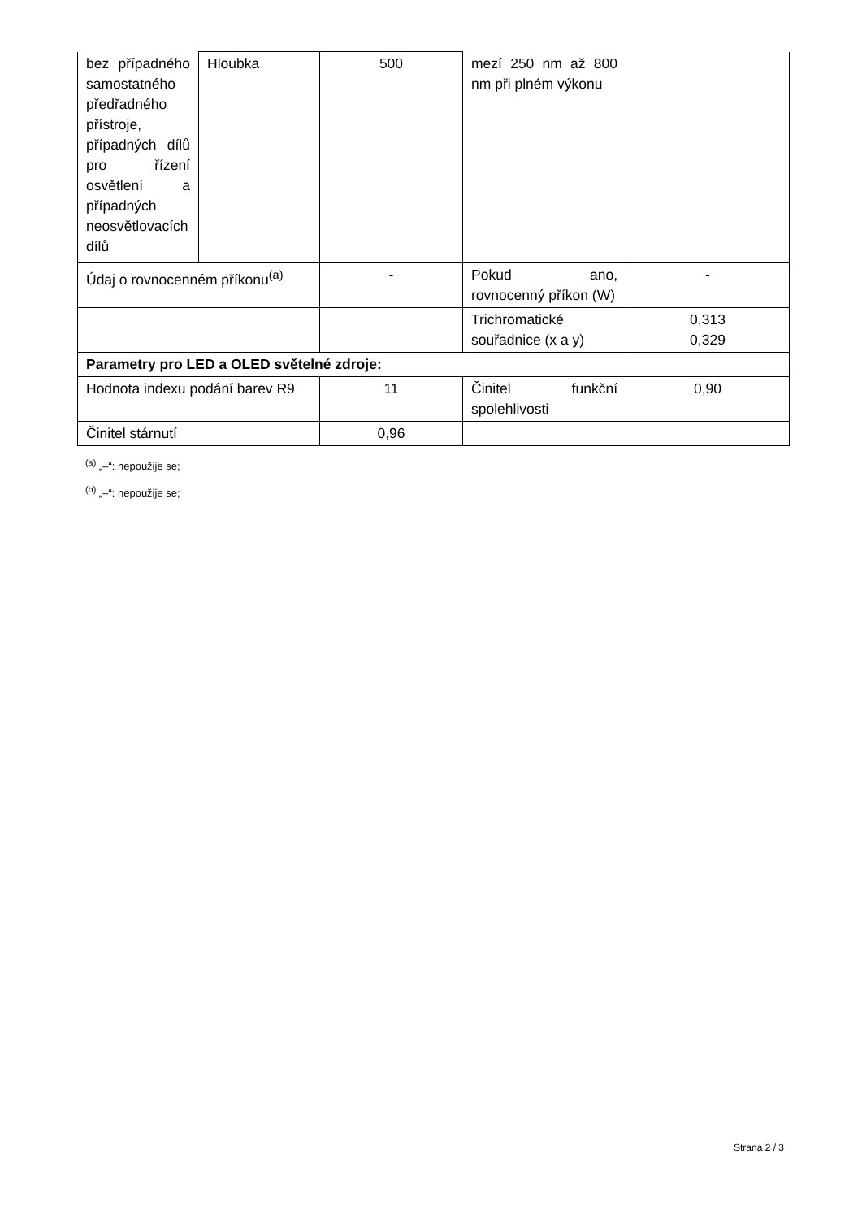| bez případného samostatného předřadného přístroje, případných dílů pro řízení osvětlení a případných neosvětlovacích dílů | Hloubka | 500 | mezí 250 nm až 800 nm při plném výkonu | |
| Údaj o rovnocenném příkonu<sup>(a)</sup> | | - | Pokud ano, rovnocenný příkon (W) | - |
| | | | Trichromatické souřadnice (x a y) | 0,313 0,329 |
| Parametry pro LED a OLED světelné zdroje: | | | | |
| Hodnota indexu podání barev R9 | | 11 | Činitel funkční spolehlivosti | 0,90 |
| Činitel stárnutí | | 0,96 | | |
<sup>(a)</sup> „–“: nepoužije se;
<sup>(b)</sup> „–“: nepoužije se;
Strana 2 / 3